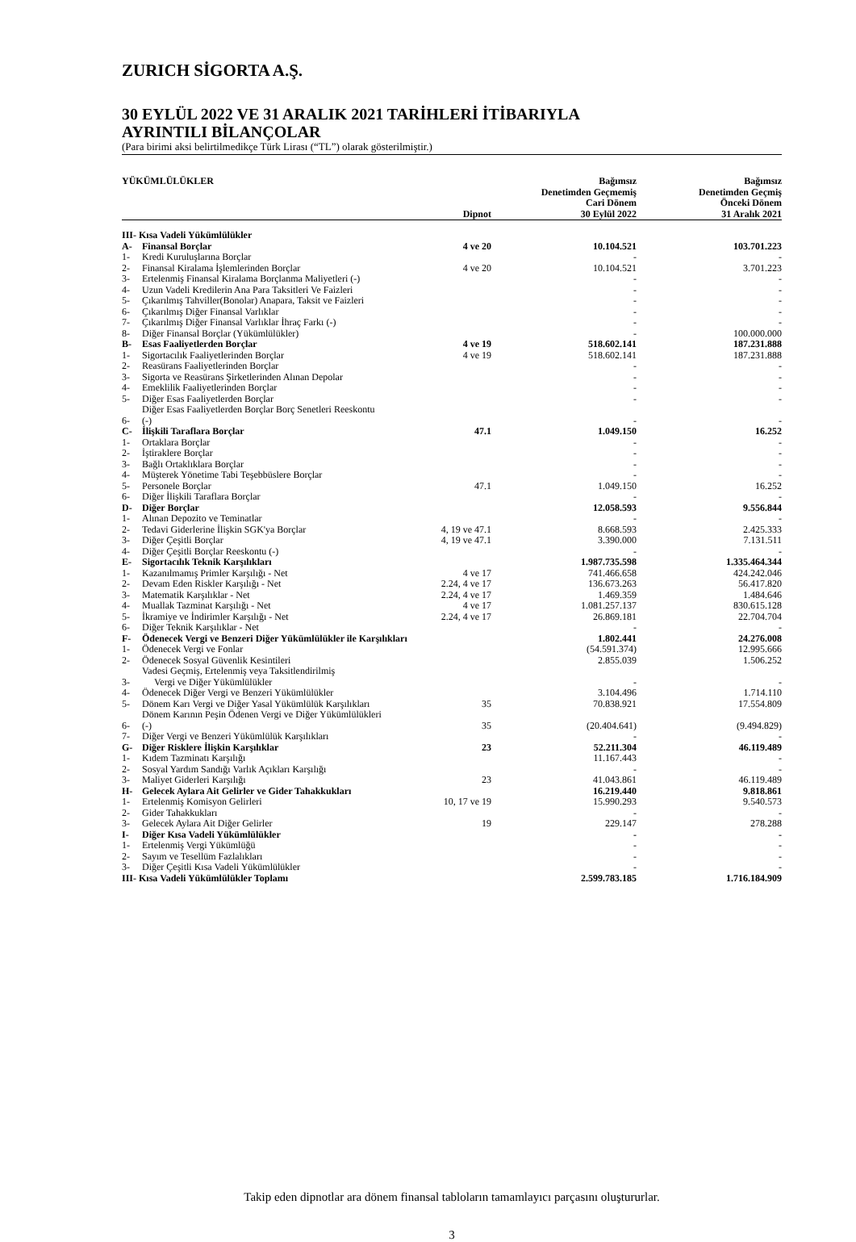ZURICH SİGORTA A.Ş.
30 EYLÜL 2022 VE 31 ARALIK 2021 TARİHLERİ İTİBARIYLA
AYRINTILI BİLANÇOLAR
(Para birimi aksi belirtilmedikçe Türk Lirası (“TL”) olarak gösterilmiştir.)
| YÜKÜMLÜLÜKLER | | Dipnot | Bağımsız Denetimden Geçmemiş Cari Dönem 30 Eylül 2022 | Bağımsız Denetimden Geçmiş Önceki Dönem 31 Aralık 2021 |
| --- | --- | --- | --- | --- |
| III- Kısa Vadeli Yükümlülükler | | | | |
| A- | Finansal Borçlar | 4 ve 20 | 10.104.521 | 103.701.223 |
| 1- | Kredi Kuruluşlarına Borçlar | | - | - |
| 2- | Finansal Kiralama İşlemlerinden Borçlar | 4 ve 20 | 10.104.521 | 3.701.223 |
| 3- | Ertelenmiş Finansal Kiralama Borçlanma Maliyetleri (-) | | - | - |
| 4- | Uzun Vadeli Kredilerin Ana Para Taksitleri Ve Faizleri | | - | - |
| 5- | Çıkarılmış Tahviller(Bonolar) Anapara, Taksit ve Faizleri | | - | - |
| 6- | Çıkarılmış Diğer Finansal Varlıklar | | - | - |
| 7- | Çıkarılmış Diğer Finansal Varlıklar İhraç Farkı (-) | | - | - |
| 8- | Diğer Finansal Borçlar (Yükümlülükler) | | - | 100.000.000 |
| B- | Esas Faaliyetlerden Borçlar | 4 ve 19 | 518.602.141 | 187.231.888 |
| 1- | Sigortacılık Faaliyetlerinden Borçlar | 4 ve 19 | 518.602.141 | 187.231.888 |
| 2- | Reasürans Faaliyetlerinden Borçlar | | - | - |
| 3- | Sigorta ve Reasürans Şirketlerinden Alınan Depolar | | - | - |
| 4- | Emeklilik Faaliyetlerinden Borçlar | | - | - |
| 5- | Diğer Esas Faaliyetlerden Borçlar | | - | - |
| 6- | Diğer Esas Faaliyetlerden Borçlar Borç Senetleri Reeskontu (-) | | - | - |
| C- | İlişkili Taraflara Borçlar | 47.1 | 1.049.150 | 16.252 |
| 1- | Ortaklara Borçlar | | - | - |
| 2- | İştiraklere Borçlar | | - | - |
| 3- | Bağlı Ortaklıklara Borçlar | | - | - |
| 4- | Müşterek Yönetime Tabi Teşebbüslere Borçlar | | - | - |
| 5- | Personele Borçlar | 47.1 | 1.049.150 | 16.252 |
| 6- | Diğer İlişkili Taraflara Borçlar | | - | - |
| D- | Diğer Borçlar | | 12.058.593 | 9.556.844 |
| 1- | Alınan Depozito ve Teminatlar | | - | - |
| 2- | Tedavi Giderlerine İlişkin SGK'ya Borçlar | 4, 19 ve 47.1 | 8.668.593 | 2.425.333 |
| 3- | Diğer Çeşitli Borçlar | 4, 19 ve 47.1 | 3.390.000 | 7.131.511 |
| 4- | Diğer Çeşitli Borçlar Reeskontu (-) | | - | - |
| E- | Sigortacılık Teknik Karşılıkları | | 1.987.735.598 | 1.335.464.344 |
| 1- | Kazanılmamış Primler Karşılığı - Net | 4 ve 17 | 741.466.658 | 424.242.046 |
| 2- | Devam Eden Riskler Karşılığı - Net | 2.24, 4 ve 17 | 136.673.263 | 56.417.820 |
| 3- | Matematik Karşılıklar - Net | 2.24, 4 ve 17 | 1.469.359 | 1.484.646 |
| 4- | Muallak Tazminat Karşılığı - Net | 4 ve 17 | 1.081.257.137 | 830.615.128 |
| 5- | İkramiye ve İndirimler Karşılığı - Net | 2.24, 4 ve 17 | 26.869.181 | 22.704.704 |
| 6- | Diğer Teknik Karşılıklar - Net | | - | - |
| F- | Ödenecek Vergi ve Benzeri Diğer Yükümlülükler ile Karşılıkları | | 1.802.441 | 24.276.008 |
| 1- | Ödenecek Vergi ve Fonlar | | (54.591.374) | 12.995.666 |
| 2- | Ödenecek Sosyal Güvenlik Kesintileri | | 2.855.039 | 1.506.252 |
| 3- | Vadesi Geçmiş, Ertelenmiş veya Taksitlendirilmiş Vergi ve Diğer Yükümlülükler | | - | - |
| 4- | Ödenecek Diğer Vergi ve Benzeri Yükümlülükler | | 3.104.496 | 1.714.110 |
| 5- | Dönem Karı Vergi ve Diğer Yasal Yükümlülük Karşılıkları | 35 | 70.838.921 | 17.554.809 |
| 6- | Dönem Karının Peşin Ödenen Vergi ve Diğer Yükümlülükleri (-) | 35 | (20.404.641) | (9.494.829) |
| 7- | Diğer Vergi ve Benzeri Yükümlülük Karşılıkları | | - | - |
| G- | Diğer Risklere İlişkin Karşılıklar | 23 | 52.211.304 | 46.119.489 |
| 1- | Kıdem Tazminatı Karşılığı | | 11.167.443 | - |
| 2- | Sosyal Yardım Sandığı Varlık Açıkları Karşılığı | | - | - |
| 3- | Maliyet Giderleri Karşılığı | 23 | 41.043.861 | 46.119.489 |
| H- | Gelecek Aylara Ait Gelirler ve Gider Tahakkukları | | 16.219.440 | 9.818.861 |
| 1- | Ertelenmiş Komisyon Gelirleri | 10, 17 ve 19 | 15.990.293 | 9.540.573 |
| 2- | Gider Tahakkukları | | - | - |
| 3- | Gelecek Aylara Ait Diğer Gelirler | 19 | 229.147 | 278.288 |
| I- | Diğer Kısa Vadeli Yükümlülükler | | - | - |
| 1- | Ertelenmiş Vergi Yükümlüğü | | - | - |
| 2- | Sayım ve Tesellüm Fazlalıkları | | - | - |
| 3- | Diğer Çeşitli Kısa Vadeli Yükümlülükler | | - | - |
| III- Kısa Vadeli Yükümlülükler Toplamı | | | 2.599.783.185 | 1.716.184.909 |
Takip eden dipnotlar ara dönem finansal tabloların tamamlayıcı parçasını oluştururlar.
3